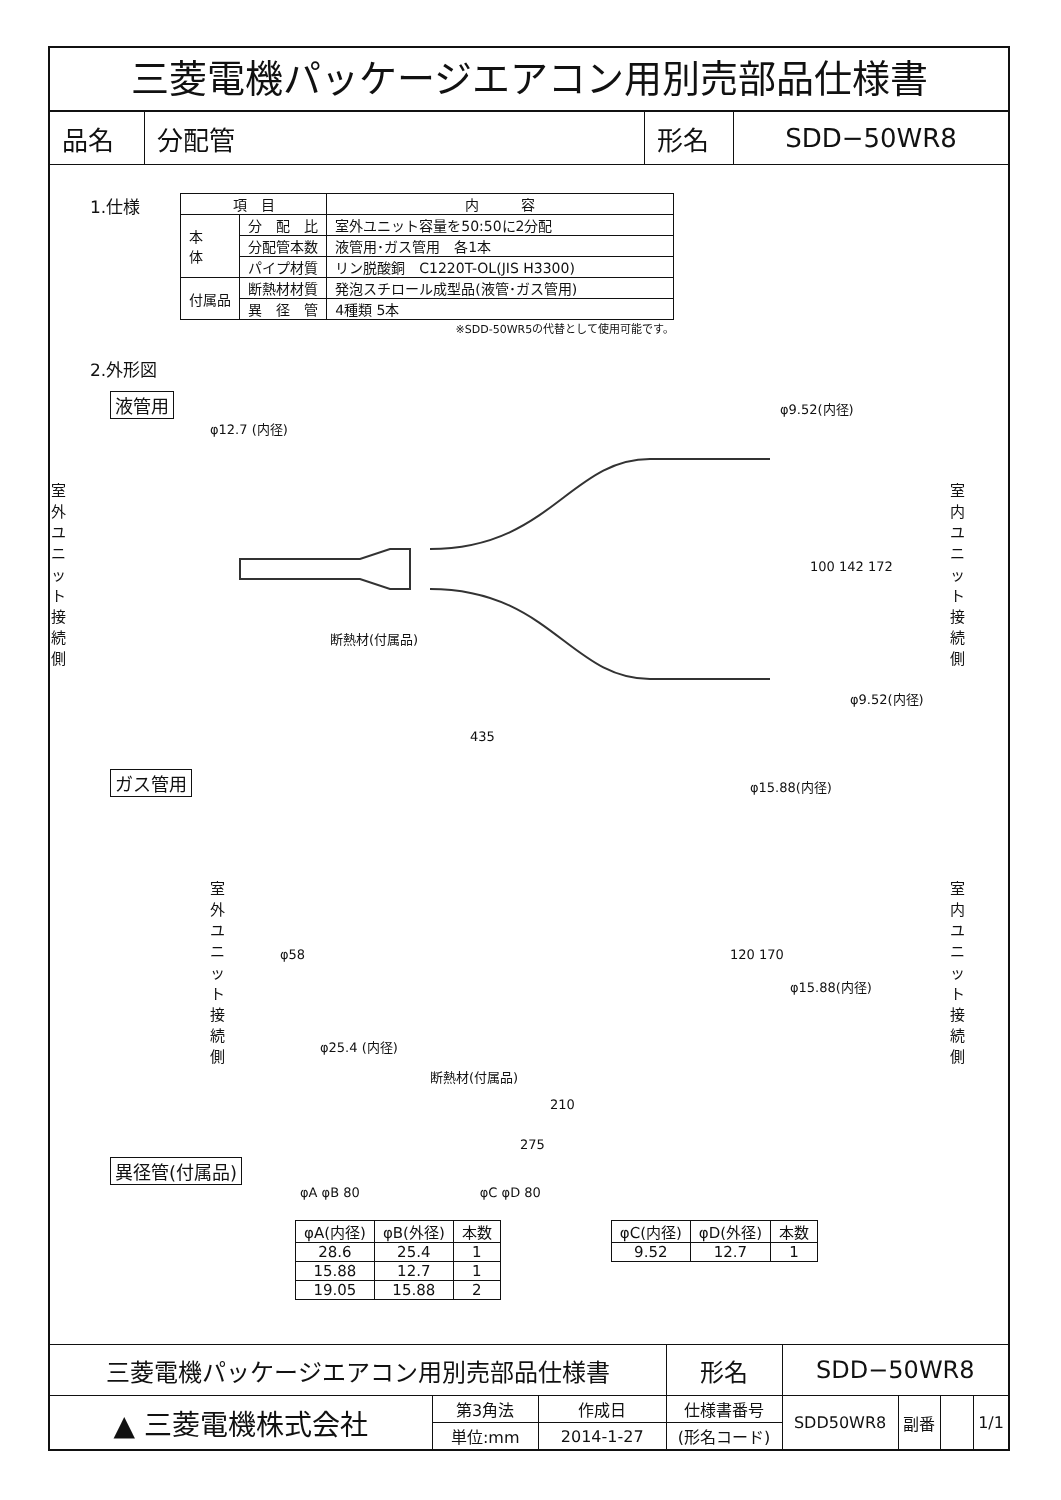三菱電機パッケージエアコン用別売部品仕様書
| 品名 | 分配管 | 形名 | SDD−50WR8 |
1.仕様
| 項 目 | | 内 容 |
| --- | --- | --- |
| 本 体 | 分 配 比 | 室外ユニット容量を50:50に2分配 |
| | 分配管本数 | 液管用･ガス管用 各1本 |
| | パイプ材質 | リン脱酸銅 C1220T-OL(JIS H3300) |
| 付属品 | 断熱材材質 | 発泡スチロール成型品(液管･ガス管用) |
| | 異 径 管 | 4種類 5本 |
※SDD-50WR5の代替として使用可能です。
2.外形図
液管用
φ12.7 (内径)
室外ユニット接続側
φ9.52(内径)
100 142 172
室内ユニット接続側
断熱材(付属品)
φ9.52(内径)
435
ガス管用
φ15.88(内径)
室外ユニット接続側
φ58 120 170
φ15.88(内径)
室内ユニット接続側
φ25.4 (内径)
断熱材(付属品)
210
275
異径管(付属品)
φA φB 80 φC φD 80
| φA(内径) | φB(外径) | 本数 |
| --- | --- | --- |
| 28.6 | 25.4 | 1 |
| 15.88 | 12.7 | 1 |
| 19.05 | 15.88 | 2 |
| φC(内径) | φD(外径) | 本数 |
| --- | --- | --- |
| 9.52 | 12.7 | 1 |
| 三菱電機パッケージエアコン用別売部品仕様書 | | | 形名 | SDD−50WR8 | | | |
| ▲ 三菱電機株式会社 | 第3角法 | 作成日 | 仕様書番号 | SDD50WR8 | 副番 | | 1/1 |
| | 単位:mm | 2014-1-27 | (形名コード) | | | | |